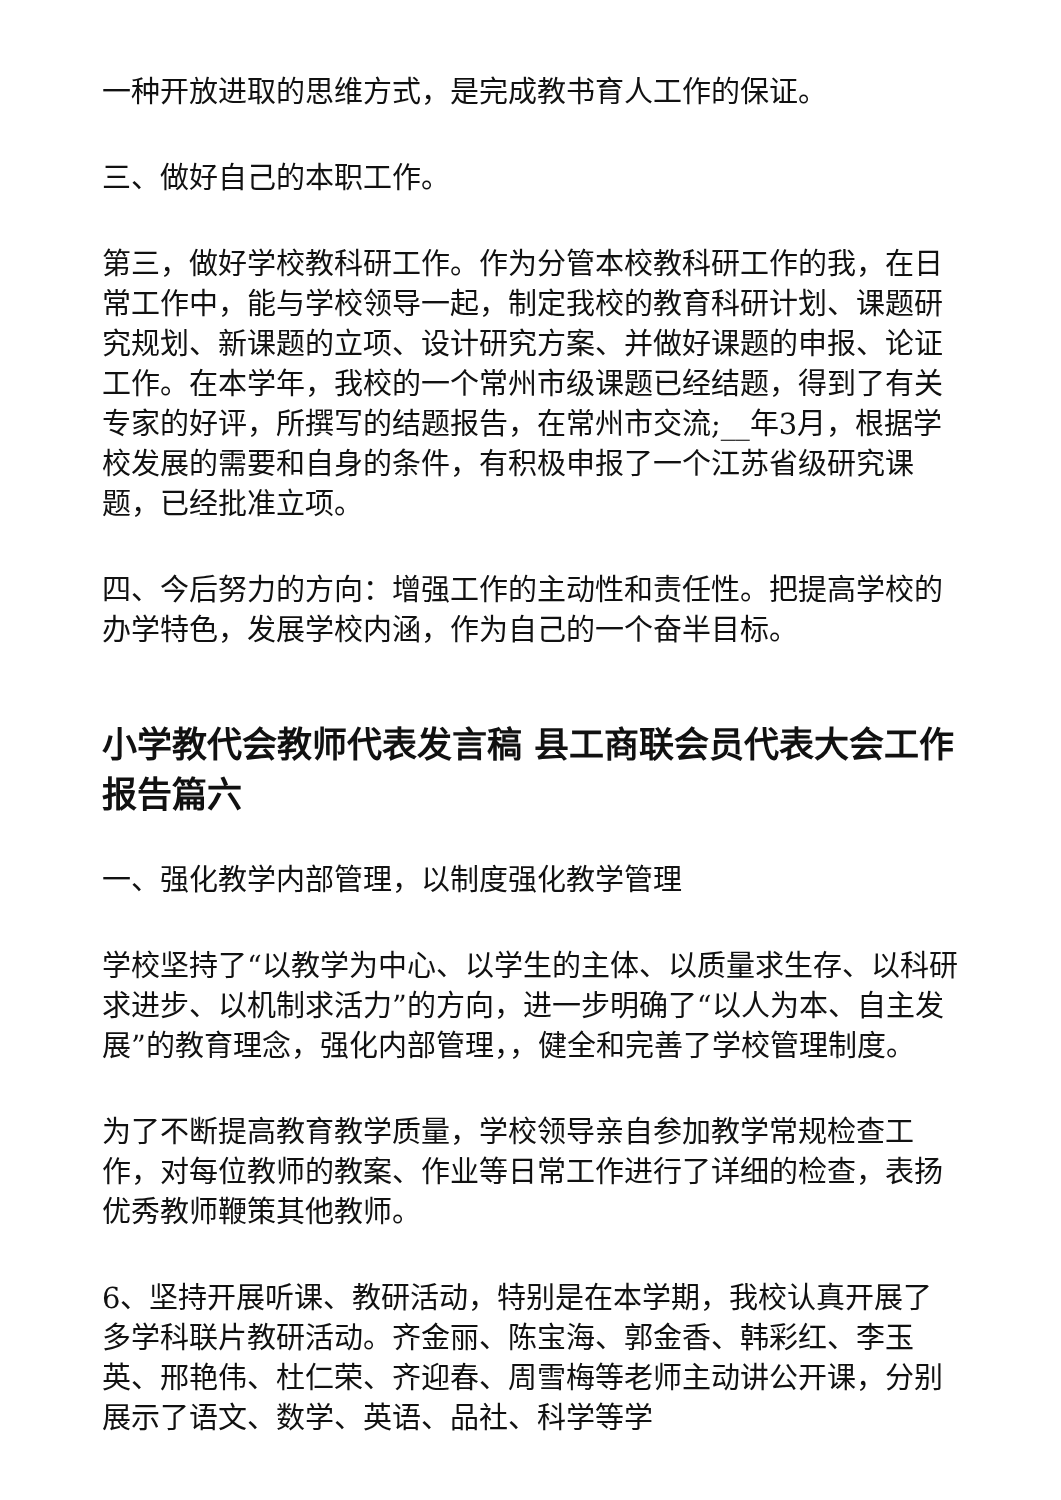一种开放进取的思维方式，是完成教书育人工作的保证。
三、做好自己的本职工作。
第三，做好学校教科研工作。作为分管本校教科研工作的我，在日常工作中，能与学校领导一起，制定我校的教育科研计划、课题研究规划、新课题的立项、设计研究方案、并做好课题的申报、论证工作。在本学年，我校的一个常州市级课题已经结题，得到了有关专家的好评，所撰写的结题报告，在常州市交流;__年3月，根据学校发展的需要和自身的条件，有积极申报了一个江苏省级研究课题，已经批准立项。
四、今后努力的方向：增强工作的主动性和责任性。把提高学校的办学特色，发展学校内涵，作为自己的一个奋半目标。
小学教代会教师代表发言稿 县工商联会员代表大会工作报告篇六
一、强化教学内部管理，以制度强化教学管理
学校坚持了“以教学为中心、以学生的主体、以质量求生存、以科研求进步、以机制求活力”的方向，进一步明确了“以人为本、自主发展”的教育理念，强化内部管理，，健全和完善了学校管理制度。
为了不断提高教育教学质量，学校领导亲自参加教学常规检查工作，对每位教师的教案、作业等日常工作进行了详细的检查，表扬优秀教师鞭策其他教师。
6、坚持开展听课、教研活动，特别是在本学期，我校认真开展了多学科联片教研活动。齐金丽、陈宝海、郭金香、韩彩红、李玉英、邢艳伟、杜仁荣、齐迎春、周雪梅等老师主动讲公开课，分别展示了语文、数学、英语、品社、科学等学